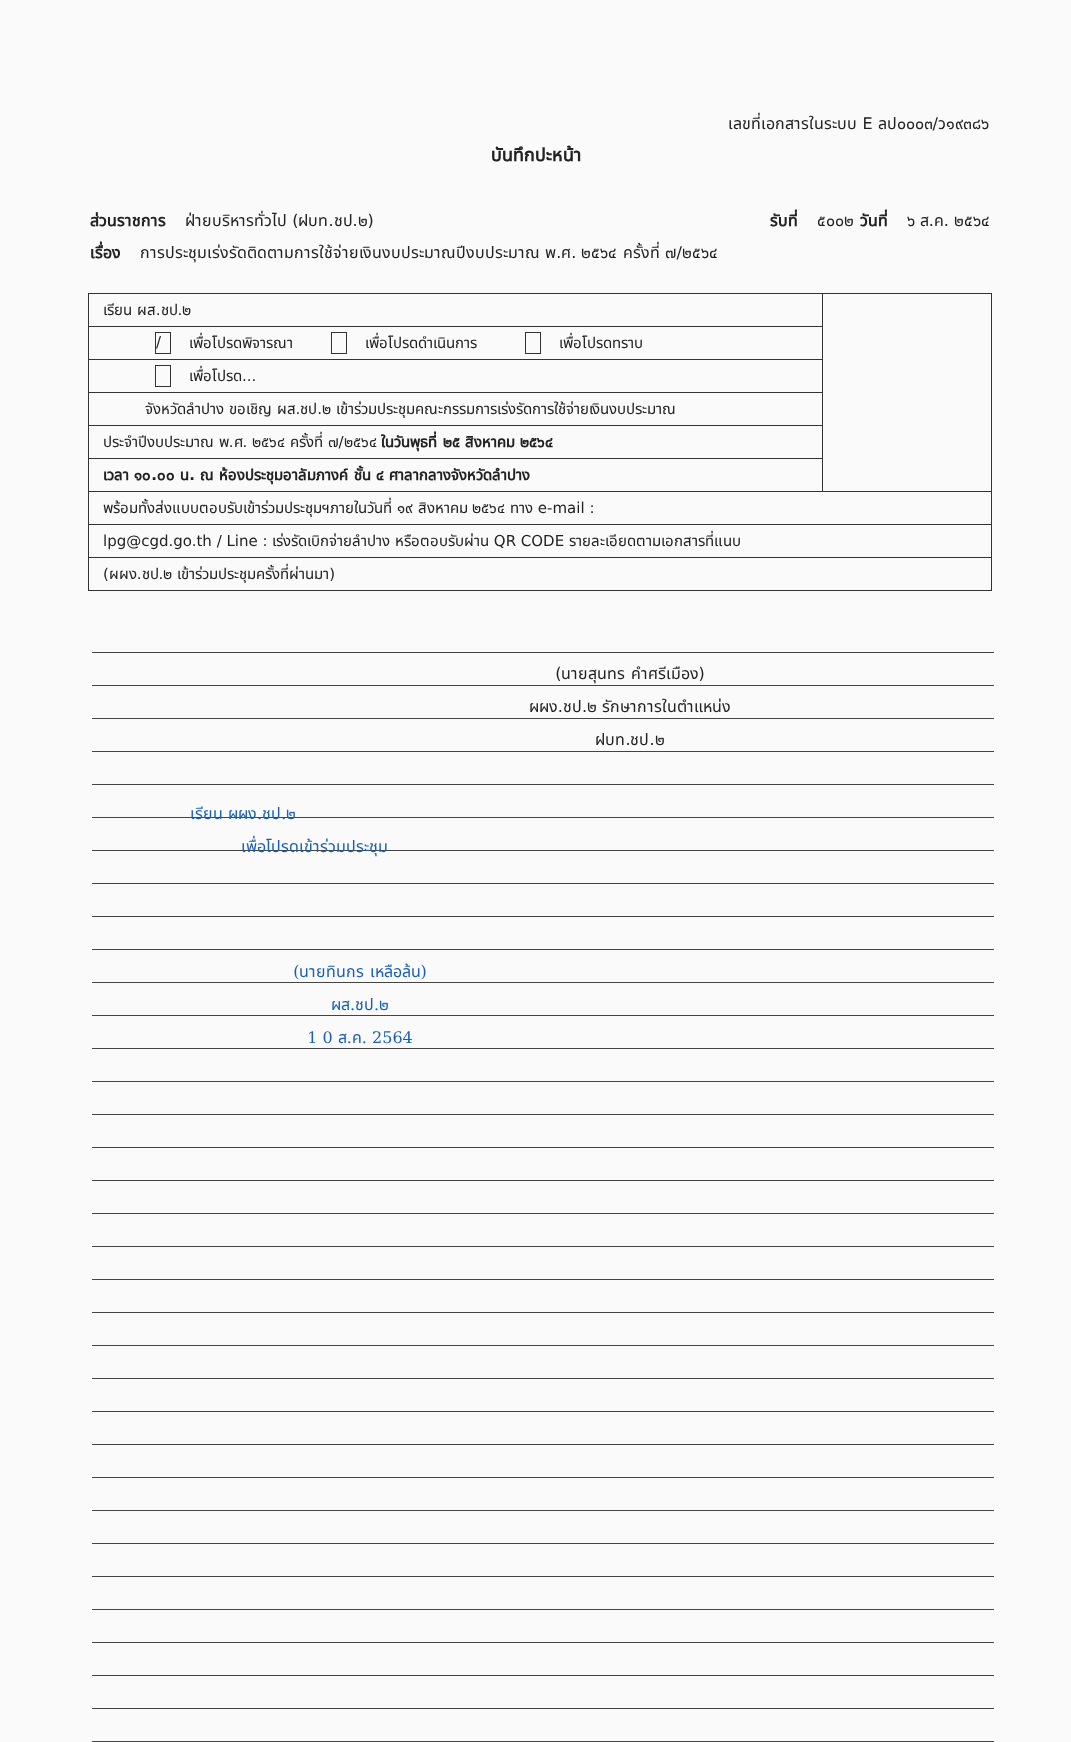เลขที่เอกสารในระบบ E ลป๐๐๐๓/ว๑๙๓๘๖
บันทึกปะหน้า
ส่วนราชการ ฝ่ายบริหารทั่วไป (ฝบท.ชป.๒) รับที่ ๕๐๐๒ วันที่ ๖ ส.ค. ๒๕๖๔
เรื่อง การประชุมเร่งรัดติดตามการใช้จ่ายเงินงบประมาณปีงบประมาณ พ.ศ. ๒๕๖๔ ครั้งที่ ๗/๒๕๖๔
| เรียน ผส.ชป.๒ | |
| / เพื่อโปรดพิจารณา เพื่อโปรดดำเนินการ เพื่อโปรดทราบ | |
| เพื่อโปรด... | |
| จังหวัดลำปาง ขอเชิญ ผส.ชป.๒ เข้าร่วมประชุมคณะกรรมการเร่งรัดการใช้จ่ายเงินงบประมาณ | |
| ประจำปีงบประมาณ พ.ศ. ๒๕๖๔ ครั้งที่ ๗/๒๕๖๔ ในวันพุธที่ ๒๕ สิงหาคม ๒๕๖๔ | |
| เวลา ๑๐.๐๐ น. ณ ห้องประชุมอาลัมภางค์ ชั้น ๔ ศาลากลางจังหวัดลำปาง | |
| พร้อมทั้งส่งแบบตอบรับเข้าร่วมประชุมฯภายในวันที่ ๑๙ สิงหาคม ๒๕๖๔ ทาง e-mail : | |
| lpg@cgd.go.th / Line : เร่งรัดเบิกจ่ายลำปาง หรือตอบรับผ่าน QR CODE รายละเอียดตามเอกสารที่แนบ | |
| (ผผง.ชป.๒ เข้าร่วมประชุมครั้งที่ผ่านมา) | |
(นายสุนทร คำศรีเมือง)
ผผง.ชป.๒ รักษาการในตำแหน่ง
ฝบท.ชป.๒
เรียน ผผง.ชป.๒
เพื่อโปรดเข้าร่วมประชุม
(นายทินกร เหลือล้น)
ผส.ชป.๒
1 0 ส.ค. 2564